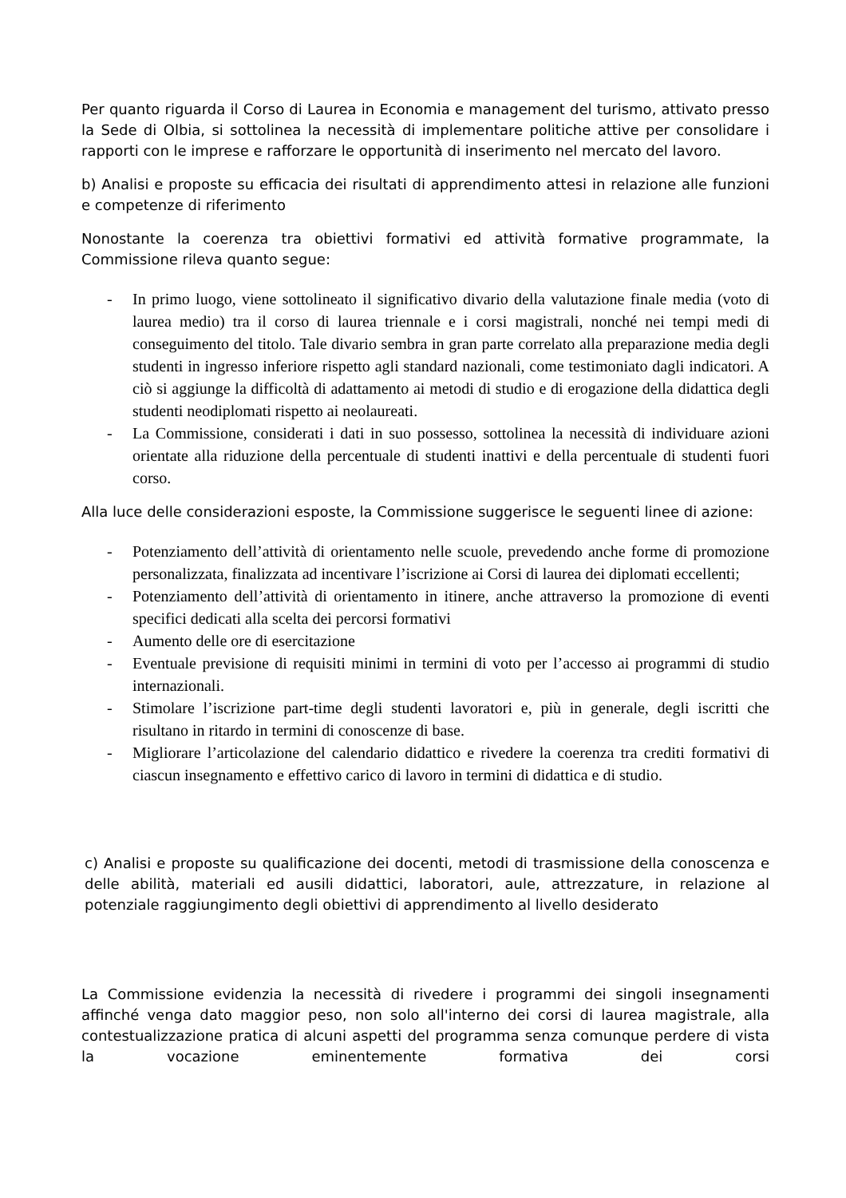Per quanto riguarda il Corso di Laurea in Economia e management del turismo, attivato presso la Sede di Olbia, si sottolinea la necessità di implementare politiche attive per consolidare i rapporti con le imprese e rafforzare le opportunità di inserimento nel mercato del lavoro.
b) Analisi e proposte su efficacia dei risultati di apprendimento attesi in relazione alle funzioni e competenze di riferimento
Nonostante la coerenza tra obiettivi formativi ed attività formative programmate, la Commissione rileva quanto segue:
- In primo luogo, viene sottolineato il significativo divario della valutazione finale media (voto di laurea medio) tra il corso di laurea triennale e i corsi magistrali, nonché nei tempi medi di conseguimento del titolo. Tale divario sembra in gran parte correlato alla preparazione media degli studenti in ingresso inferiore rispetto agli standard nazionali, come testimoniato dagli indicatori. A ciò si aggiunge la difficoltà di adattamento ai metodi di studio e di erogazione della didattica degli studenti neodiplomati rispetto ai neolaureati.
- La Commissione, considerati i dati in suo possesso, sottolinea la necessità di individuare azioni orientate alla riduzione della percentuale di studenti inattivi e della percentuale di studenti fuori corso.
Alla luce delle considerazioni esposte, la Commissione suggerisce le seguenti linee di azione:
- Potenziamento dell’attività di orientamento nelle scuole, prevedendo anche forme di promozione personalizzata, finalizzata ad incentivare l’iscrizione ai Corsi di laurea dei diplomati eccellenti;
- Potenziamento dell’attività di orientamento in itinere, anche attraverso la promozione di eventi specifici dedicati alla scelta dei percorsi formativi
- Aumento delle ore di esercitazione
- Eventuale previsione di requisiti minimi in termini di voto per l’accesso ai programmi di studio internazionali.
- Stimolare l’iscrizione part-time degli studenti lavoratori e, più in generale, degli iscritti che risultano in ritardo in termini di conoscenze di base.
- Migliorare l’articolazione del calendario didattico e rivedere la coerenza tra crediti formativi di ciascun insegnamento e effettivo carico di lavoro in termini di didattica e di studio.
c) Analisi e proposte su qualificazione dei docenti, metodi di trasmissione della conoscenza e delle abilità, materiali ed ausili didattici, laboratori, aule, attrezzature, in relazione al potenziale raggiungimento degli obiettivi di apprendimento al livello desiderato
La Commissione evidenzia la necessità di rivedere i programmi dei singoli insegnamenti affinché venga dato maggior peso, non solo all'interno dei corsi di laurea magistrale, alla contestualizzazione pratica di alcuni aspetti del programma senza comunque perdere di vista la vocazione eminentemente formativa dei corsi